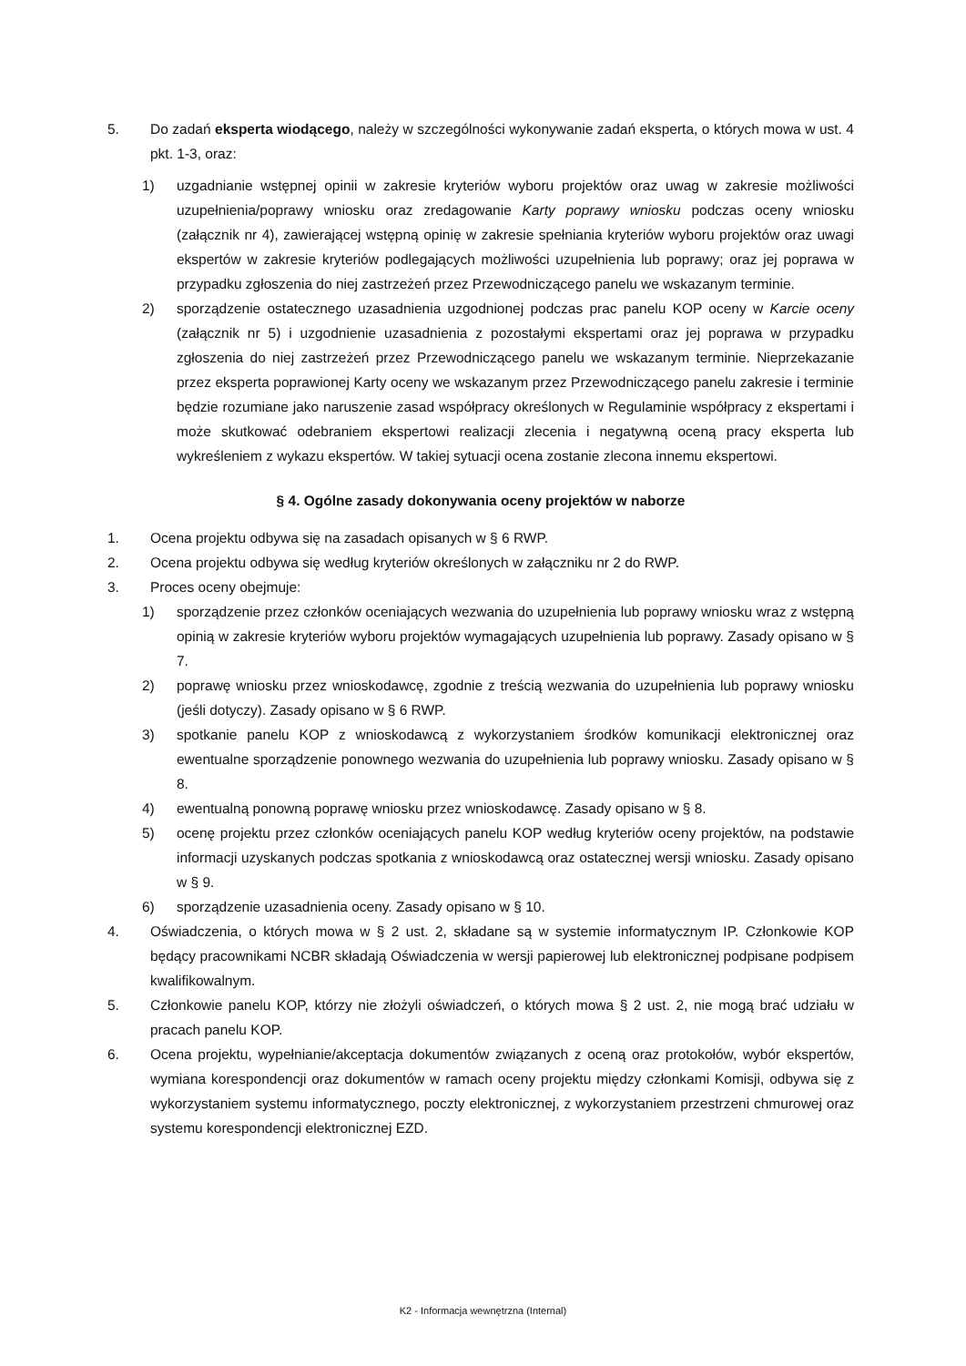5. Do zadań eksperta wiodącego, należy w szczególności wykonywanie zadań eksperta, o których mowa w ust. 4 pkt. 1-3, oraz:
1) uzgadnianie wstępnej opinii w zakresie kryteriów wyboru projektów oraz uwag w zakresie możliwości uzupełnienia/poprawy wniosku oraz zredagowanie Karty poprawy wniosku podczas oceny wniosku (załącznik nr 4), zawierającej wstępną opinię w zakresie spełniania kryteriów wyboru projektów oraz uwagi ekspertów w zakresie kryteriów podlegających możliwości uzupełnienia lub poprawy; oraz jej poprawa w przypadku zgłoszenia do niej zastrzeżeń przez Przewodniczącego panelu we wskazanym terminie.
2) sporządzenie ostatecznego uzasadnienia uzgodnionej podczas prac panelu KOP oceny w Karcie oceny (załącznik nr 5) i uzgodnienie uzasadnienia z pozostałymi ekspertami oraz jej poprawa w przypadku zgłoszenia do niej zastrzeżeń przez Przewodniczącego panelu we wskazanym terminie. Nieprzekazanie przez eksperta poprawionej Karty oceny we wskazanym przez Przewodniczącego panelu zakresie i terminie będzie rozumiane jako naruszenie zasad współpracy określonych w Regulaminie współpracy z ekspertami i może skutkować odebraniem ekspertowi realizacji zlecenia i negatywną oceną pracy eksperta lub wykreśleniem z wykazu ekspertów. W takiej sytuacji ocena zostanie zlecona innemu ekspertowi.
§ 4. Ogólne zasady dokonywania oceny projektów w naborze
1. Ocena projektu odbywa się na zasadach opisanych w § 6 RWP.
2. Ocena projektu odbywa się według kryteriów określonych w załączniku nr 2 do RWP.
3. Proces oceny obejmuje:
1) sporządzenie przez członków oceniających wezwania do uzupełnienia lub poprawy wniosku wraz z wstępną opinią w zakresie kryteriów wyboru projektów wymagających uzupełnienia lub poprawy. Zasady opisano w § 7.
2) poprawę wniosku przez wnioskodawcę, zgodnie z treścią wezwania do uzupełnienia lub poprawy wniosku (jeśli dotyczy). Zasady opisano w § 6 RWP.
3) spotkanie panelu KOP z wnioskodawcą z wykorzystaniem środków komunikacji elektronicznej oraz ewentualne sporządzenie ponownego wezwania do uzupełnienia lub poprawy wniosku. Zasady opisano w § 8.
4) ewentualną ponowną poprawę wniosku przez wnioskodawcę. Zasady opisano w § 8.
5) ocenę projektu przez członków oceniających panelu KOP według kryteriów oceny projektów, na podstawie informacji uzyskanych podczas spotkania z wnioskodawcą oraz ostatecznej wersji wniosku. Zasady opisano w § 9.
6) sporządzenie uzasadnienia oceny. Zasady opisano w § 10.
4. Oświadczenia, o których mowa w § 2 ust. 2, składane są w systemie informatycznym IP. Członkowie KOP będący pracownikami NCBR składają Oświadczenia w wersji papierowej lub elektronicznej podpisane podpisem kwalifikowalnym.
5. Członkowie panelu KOP, którzy nie złożyli oświadczeń, o których mowa § 2 ust. 2, nie mogą brać udziału w pracach panelu KOP.
6. Ocena projektu, wypełnianie/akceptacja dokumentów związanych z oceną oraz protokołów, wybór ekspertów, wymiana korespondencji oraz dokumentów w ramach oceny projektu między członkami Komisji, odbywa się z wykorzystaniem systemu informatycznego, poczty elektronicznej, z wykorzystaniem przestrzeni chmurowej oraz systemu korespondencji elektronicznej EZD.
K2 - Informacja wewnętrzna (Internal)